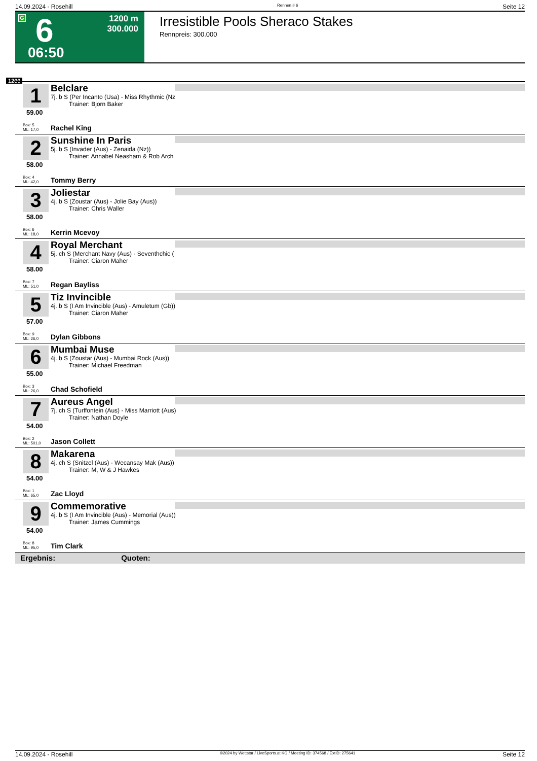14.09.2024 - Rosehill Rennen # 6 Seite 12
G 6
06:50
1200 m
300.000
Irresistible Pools Sheraco Stakes
Rennpreis: 300.000
1200
1
59.00
Belclare
7j. b S (Per Incanto (Usa) - Miss Rhythmic (Nz
   Trainer: Bjorn Baker
Box: 5
ML: 17,0
Rachel King
2
58.00
Sunshine In Paris
5j. b S (Invader (Aus) - Zenaida (Nz))
   Trainer: Annabel Neasham & Rob Arch
Box: 4
ML: 42,0
Tommy Berry
3
58.00
Joliestar
4j. b S (Zoustar (Aus) - Jolie Bay (Aus))
   Trainer: Chris Waller
Box: 6
ML: 18,0
Kerrin Mcevoy
4
58.00
Royal Merchant
5j. ch S (Merchant Navy (Aus) - Seventhchic (
   Trainer: Ciaron Maher
Box: 7
ML: 51,0
Regan Bayliss
5
57.00
Tiz Invincible
4j. b S (I Am Invincible (Aus) - Amuletum (Gb))
   Trainer: Ciaron Maher
Box: 9
ML: 26,0
Dylan Gibbons
6
55.00
Mumbai Muse
4j. b S (Zoustar (Aus) - Mumbai Rock (Aus))
   Trainer: Michael Freedman
Box: 3
ML: 26,0
Chad Schofield
7
54.00
Aureus Angel
7j. ch S (Turffontein (Aus) - Miss Marriott (Aus)
   Trainer: Nathan Doyle
Box: 2
ML: 501,0
Jason Collett
8
54.00
Makarena
4j. ch S (Snitzel (Aus) - Wecansay Mak (Aus))
   Trainer: M, W & J Hawkes
Box: 1
ML: 65,0
Zac Lloyd
9
54.00
Commemorative
4j. b S (I Am Invincible (Aus) - Memorial (Aus))
   Trainer: James Cummings
Box: 8
ML: 95,0
Tim Clark
Ergebnis: Quoten:
14.09.2024 - Rosehill ©2024 by Wettstar / LiveSports.at KG / Meeting ID: 374568 / ExtID: 275641 Seite 12